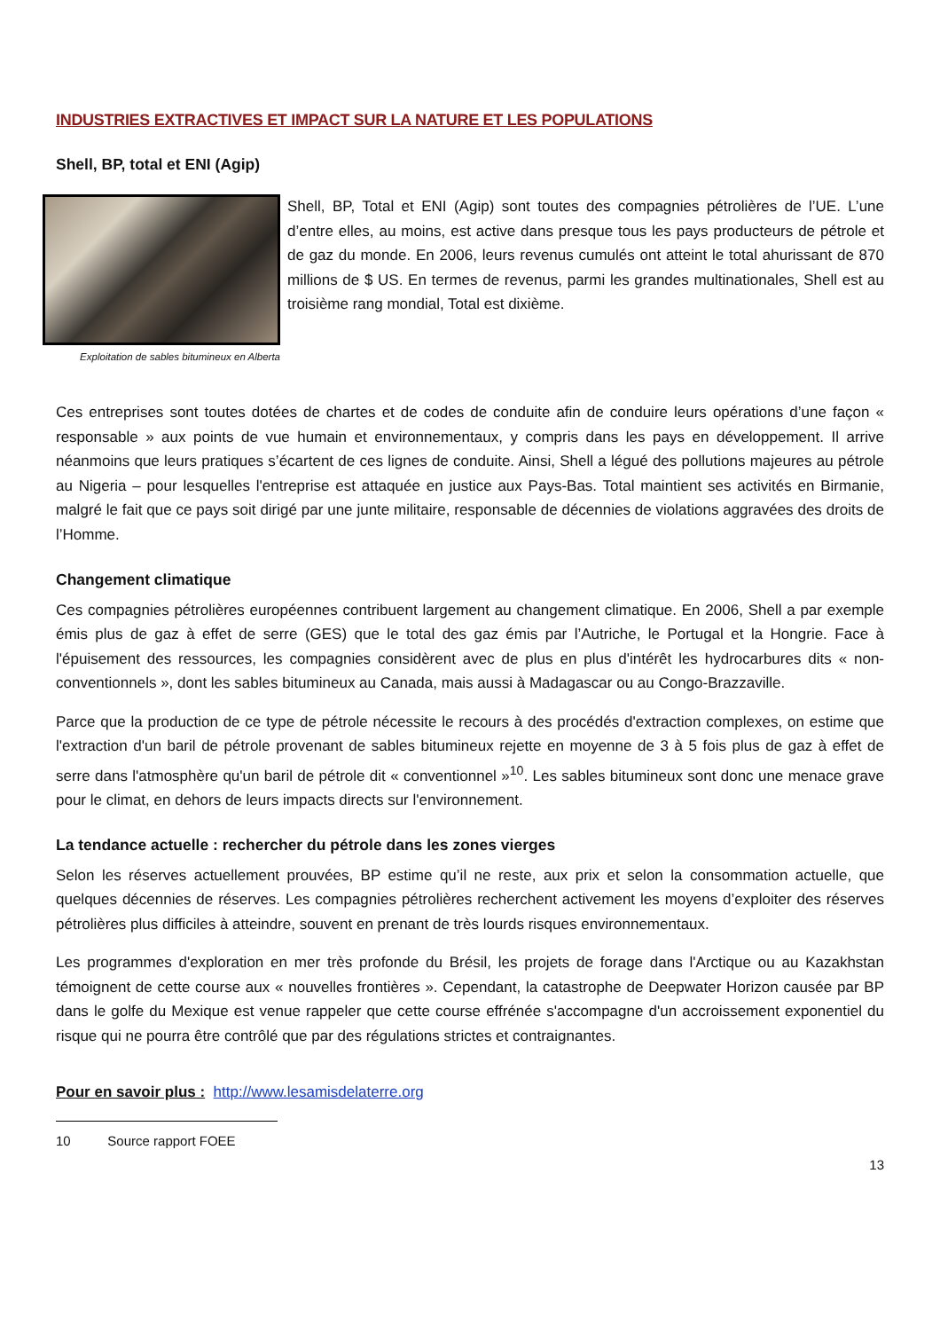INDUSTRIES EXTRACTIVES ET IMPACT SUR LA NATURE ET LES POPULATIONS
Shell, BP, total et ENI (Agip)
Exploitation de sables bitumineux en Alberta
Shell, BP, Total et ENI (Agip) sont toutes des compagnies pétrolières de l’UE. L’une d’entre elles, au moins, est active dans presque tous les pays producteurs de pétrole et de gaz du monde. En 2006, leurs revenus cumulés ont atteint le total ahurissant de 870 millions de $ US. En termes de revenus, parmi les grandes multinationales, Shell est au troisième rang mondial, Total est dixième.
Ces entreprises sont toutes dotées de chartes et de codes de conduite afin de conduire leurs opérations d’une façon « responsable » aux points de vue humain et environnementaux, y compris dans les pays en développement. Il arrive néanmoins que leurs pratiques s’écartent de ces lignes de conduite. Ainsi, Shell a légué des pollutions majeures au pétrole au Nigeria – pour lesquelles l'entreprise est attaquée en justice aux Pays-Bas. Total maintient ses activités en Birmanie, malgré le fait que ce pays soit dirigé par une junte militaire, responsable de décennies de violations aggravées des droits de l’Homme.
Changement climatique
Ces compagnies pétrolières européennes contribuent largement au changement climatique. En 2006, Shell a par exemple émis plus de gaz à effet de serre (GES) que le total des gaz émis par l’Autriche, le Portugal et la Hongrie. Face à l'épuisement des ressources, les compagnies considèrent avec de plus en plus d'intérêt les hydrocarbures dits « non-conventionnels », dont les sables bitumineux au Canada, mais aussi à Madagascar ou au Congo-Brazzaville.
Parce que la production de ce type de pétrole nécessite le recours à des procédés d'extraction complexes, on estime que l'extraction d'un baril de pétrole provenant de sables bitumineux rejette en moyenne de 3 à 5 fois plus de gaz à effet de serre dans l'atmosphère qu'un baril de pétrole dit « conventionnel »<sup>10</sup>. Les sables bitumineux sont donc une menace grave pour le climat, en dehors de leurs impacts directs sur l'environnement.
La tendance actuelle : rechercher du pétrole dans les zones vierges
Selon les réserves actuellement prouvées, BP estime qu’il ne reste, aux prix et selon la consommation actuelle, que quelques décennies de réserves. Les compagnies pétrolières recherchent activement les moyens d’exploiter des réserves pétrolières plus difficiles à atteindre, souvent en prenant de très lourds risques environnementaux.
Les programmes d'exploration en mer très profonde du Brésil, les projets de forage dans l'Arctique ou au Kazakhstan témoignent de cette course aux « nouvelles frontières ». Cependant, la catastrophe de Deepwater Horizon causée par BP dans le golfe du Mexique est venue rappeler que cette course effrénée s'accompagne d'un accroissement exponentiel du risque qui ne pourra être contrôlé que par des régulations strictes et contraignantes.
Pour en savoir plus : http://www.lesamisdelaterre.org
10 Source rapport FOEE
13